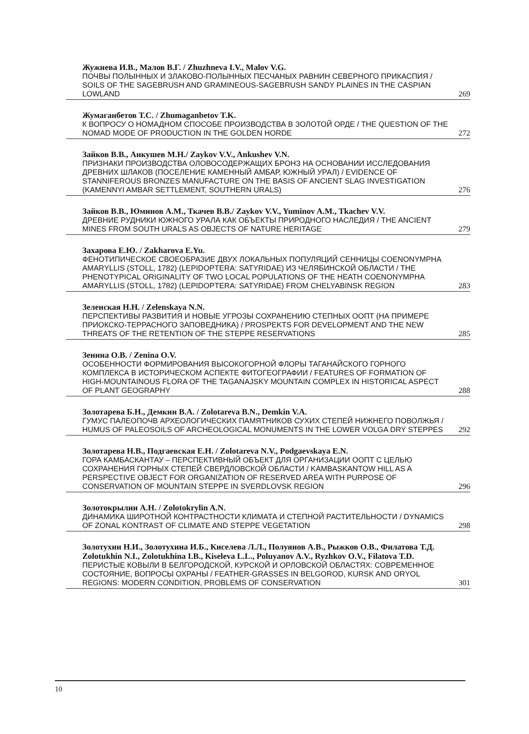Жужнева И.В., Малов В.Г. / Zhuzhneva I.V., Malov V.G.
ПОЧВЫ ПОЛЫННЫХ И ЗЛАКОВО-ПОЛЫННЫХ ПЕСЧАНЫХ РАВНИН СЕВЕРНОГО ПРИКАСПИЯ / SOILS OF THE SAGEBRUSH AND GRAMINEOUS-SAGEBRUSH SANDY PLAINES IN THE CASPIAN LOWLAND 269
Жумаганбетов Т.С. / Zhumaganbetov T.K.
К ВОПРОСУ О НОМАДНОМ СПОСОБЕ ПРОИЗВОДСТВА В ЗОЛОТОЙ ОРДЕ / THE QUESTION OF THE NOMAD MODE OF PRODUCTION IN THE GOLDEN HORDE 272
Зайков В.В., Анкушев М.Н./ Zaykov V.V., Ankushev V.N.
ПРИЗНАКИ ПРОИЗВОДСТВА ОЛОВОСОДЕРЖАЩИХ БРОНЗ НА ОСНОВАНИИ ИССЛЕДОВАНИЯ ДРЕВНИХ ШЛАКОВ (ПОСЕЛЕНИЕ КАМЕННЫЙ АМБАР, ЮЖНЫЙ УРАЛ) / EVIDENCE OF STANNIFEROUS BRONZES MANUFACTURE ON THE BASIS OF ANCIENT SLAG INVESTIGATION (KAMENNYI AMBAR SETTLEMENT, SOUTHERN URALS) 276
Зайков В.В., Юминов А.М., Ткачев В.В./ Zaykov V.V., Yuminov A.M., Tkachev V.V.
ДРЕВНИЕ РУДНИКИ ЮЖНОГО УРАЛА КАК ОБЪЕКТЫ ПРИРОДНОГО НАСЛЕДИЯ / THE ANCIENT MINES FROM SOUTH URALS AS OBJECTS OF NATURE HERITAGE 279
Захарова Е.Ю. / Zakharova E.Yu.
ФЕНОТИПИЧЕСКОЕ СВОЕОБРАЗИЕ ДВУХ ЛОКАЛЬНЫХ ПОПУЛЯЦИЙ СЕННИЦЫ COENONYMPHA AMARYLLIS (STOLL, 1782) (LEPIDOPTERA: SATYRIDAE) ИЗ ЧЕЛЯБИНСКОЙ ОБЛАСТИ / THE PHENOTYPICAL ORIGINALITY OF TWO LOCAL POPULATIONS OF THE HEATH COENONYMPHA AMARYLLIS (STOLL, 1782) (LEPIDOPTERA: SATYRIDAE) FROM CHELYABINSK REGION 283
Зеленская Н.Н. / Zelenskaya N.N.
ПЕРСПЕКТИВЫ РАЗВИТИЯ И НОВЫЕ УГРОЗЫ СОХРАНЕНИЮ СТЕПНЫХ ООПТ (НА ПРИМЕРЕ ПРИОКСКО-ТЕРРАСНОГО ЗАПОВЕДНИКА) / PROSPEKTS FOR DEVELOPMENT AND THE NEW THREATS OF THE RETENTION OF THE STEPPE RESERVATIONS 285
Зенина О.В. / Zenina O.V.
ОСОБЕННОСТИ ФОРМИРОВАНИЯ ВЫСОКОГОРНОЙ ФЛОРЫ ТАГАНАЙСКОГО ГОРНОГО КОМПЛЕКСА В ИСТОРИЧЕСКОМ АСПЕКТЕ ФИТОГЕОГРАФИИ / FEATURES OF FORMATION OF HIGH-MOUNTAINOUS FLORA OF THE TAGANAJSKY MOUNTAIN COMPLEX IN HISTORICAL ASPECT OF PLANT GEOGRAPHY 288
Золотарева Б.Н., Демкин В.А. / Zolotareva B.N., Demkin V.A.
ГУМУС ПАЛЕОПОЧВ АРХЕОЛОГИЧЕСКИХ ПАМЯТНИКОВ СУХИХ СТЕПЕЙ НИЖНЕГО ПОВОЛЖЬЯ / HUMUS OF PALEOSOILS OF ARCHEOLOGICAL MONUMENTS IN THE LOWER VOLGA DRY STEPPES 292
Золотарева Н.В., Подгаевская Е.Н. / Zolotareva N.V., Podgaevskaya E.N.
ГОРА КАМБАСКАНТАУ – ПЕРСПЕКТИВНЫЙ ОБЪЕКТ ДЛЯ ОРГАНИЗАЦИИ ООПТ С ЦЕЛЬЮ СОХРАНЕНИЯ ГОРНЫХ СТЕПЕЙ СВЕРДЛОВСКОЙ ОБЛАСТИ / KAMBASKANTOW HILL AS A PERSPECTIVE OBJECT FOR ORGANIZATION OF RESERVED AREA WITH PURPOSE OF CONSERVATION OF MOUNTAIN STEPPE IN SVERDLOVSK REGION 296
Золотокрылин А.Н. / Zolotokrylin A.N.
ДИНАМИКА ШИРОТНОЙ КОНТРАСТНОСТИ КЛИМАТА И СТЕПНОЙ РАСТИТЕЛЬНОСТИ / DYNAMICS OF ZONAL KONTRAST OF CLIMATE AND STEPPE VEGETATION 298
Золотухин Н.И., Золотухина И.Б., Киселева Л.Л., Полуянов А.В., Рыжков О.В., Филатова Т.Д. Zolotukhin N.I., Zolotukhina I.B., Kiseleva L.L., Poluyanov A.V., Ryzhkov O.V., Filatova T.D.
ПЕРИСТЫЕ КОВЫЛИ В БЕЛГОРОДСКОЙ, КУРСКОЙ И ОРЛОВСКОЙ ОБЛАСТЯХ: СОВРЕМЕННОЕ СОСТОЯНИЕ, ВОПРОСЫ ОХРАНЫ / FEATHER-GRASSES IN BELGOROD, KURSK AND ORYOL REGIONS: MODERN CONDITION, PROBLEMS OF CONSERVATION 301
10